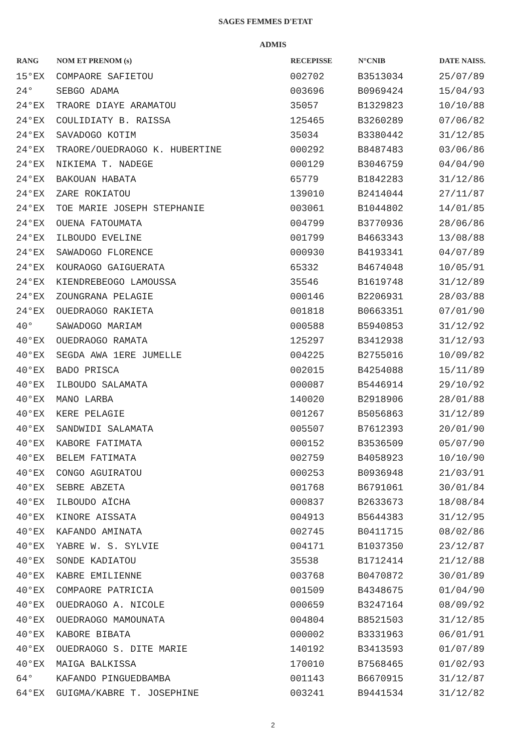SAGES FEMMES D'ETAT
ADMIS
| RANG | NOM ET PRENOM (s) | RECEPISSE | N°CNIB | DATE NAISS. |
| --- | --- | --- | --- | --- |
| 15°EX | COMPAORE SAFIETOU | 002702 | B3513034 | 25/07/89 |
| 24° | SEBGO ADAMA | 003696 | B0969424 | 15/04/93 |
| 24°EX | TRAORE DIAYE ARAMATOU | 35057 | B1329823 | 10/10/88 |
| 24°EX | COULIDIATY B. RAISSA | 125465 | B3260289 | 07/06/82 |
| 24°EX | SAVADOGO KOTIM | 35034 | B3380442 | 31/12/85 |
| 24°EX | TRAORE/OUEDRAOGO K. HUBERTINE | 000292 | B8487483 | 03/06/86 |
| 24°EX | NIKIEMA T. NADEGE | 000129 | B3046759 | 04/04/90 |
| 24°EX | BAKOUAN HABATA | 65779 | B1842283 | 31/12/86 |
| 24°EX | ZARE ROKIATOU | 139010 | B2414044 | 27/11/87 |
| 24°EX | TOE MARIE JOSEPH STEPHANIE | 003061 | B1044802 | 14/01/85 |
| 24°EX | OUENA FATOUMATA | 004799 | B3770936 | 28/06/86 |
| 24°EX | ILBOUDO EVELINE | 001799 | B4663343 | 13/08/88 |
| 24°EX | SAWADOGO FLORENCE | 000930 | B4193341 | 04/07/89 |
| 24°EX | KOURAOGO GAIGUERATA | 65332 | B4674048 | 10/05/91 |
| 24°EX | KIENDREBEOGO LAMOUSSA | 35546 | B1619748 | 31/12/89 |
| 24°EX | ZOUNGRANA PELAGIE | 000146 | B2206931 | 28/03/88 |
| 24°EX | OUEDRAOGO RAKIETA | 001818 | B0663351 | 07/01/90 |
| 40° | SAWADOGO MARIAM | 000588 | B5940853 | 31/12/92 |
| 40°EX | OUEDRAOGO RAMATA | 125297 | B3412938 | 31/12/93 |
| 40°EX | SEGDA AWA 1ERE JUMELLE | 004225 | B2755016 | 10/09/82 |
| 40°EX | BADO PRISCA | 002015 | B4254088 | 15/11/89 |
| 40°EX | ILBOUDO SALAMATA | 000087 | B5446914 | 29/10/92 |
| 40°EX | MANO LARBA | 140020 | B2918906 | 28/01/88 |
| 40°EX | KERE PELAGIE | 001267 | B5056863 | 31/12/89 |
| 40°EX | SANDWIDI SALAMATA | 005507 | B7612393 | 20/01/90 |
| 40°EX | KABORE FATIMATA | 000152 | B3536509 | 05/07/90 |
| 40°EX | BELEM FATIMATA | 002759 | B4058923 | 10/10/90 |
| 40°EX | CONGO AGUIRATOU | 000253 | B0936948 | 21/03/91 |
| 40°EX | SEBRE ABZETA | 001768 | B6791061 | 30/01/84 |
| 40°EX | ILBOUDO AÏCHA | 000837 | B2633673 | 18/08/84 |
| 40°EX | KINORE AISSATA | 004913 | B5644383 | 31/12/95 |
| 40°EX | KAFANDO AMINATA | 002745 | B0411715 | 08/02/86 |
| 40°EX | YABRE W. S. SYLVIE | 004171 | B1037350 | 23/12/87 |
| 40°EX | SONDE KADIATOU | 35538 | B1712414 | 21/12/88 |
| 40°EX | KABRE EMILIENNE | 003768 | B0470872 | 30/01/89 |
| 40°EX | COMPAORE PATRICIA | 001509 | B4348675 | 01/04/90 |
| 40°EX | OUEDRAOGO A. NICOLE | 000659 | B3247164 | 08/09/92 |
| 40°EX | OUEDRAOGO MAMOUNATA | 004804 | B8521503 | 31/12/85 |
| 40°EX | KABORE BIBATA | 000002 | B3331963 | 06/01/91 |
| 40°EX | OUEDRAOGO S. DITE MARIE | 140192 | B3413593 | 01/07/89 |
| 40°EX | MAIGA BALKISSA | 170010 | B7568465 | 01/02/93 |
| 64° | KAFANDO PINGUEDBAMBA | 001143 | B6670915 | 31/12/87 |
| 64°EX | GUIGMA/KABRE T. JOSEPHINE | 003241 | B9441534 | 31/12/82 |
2